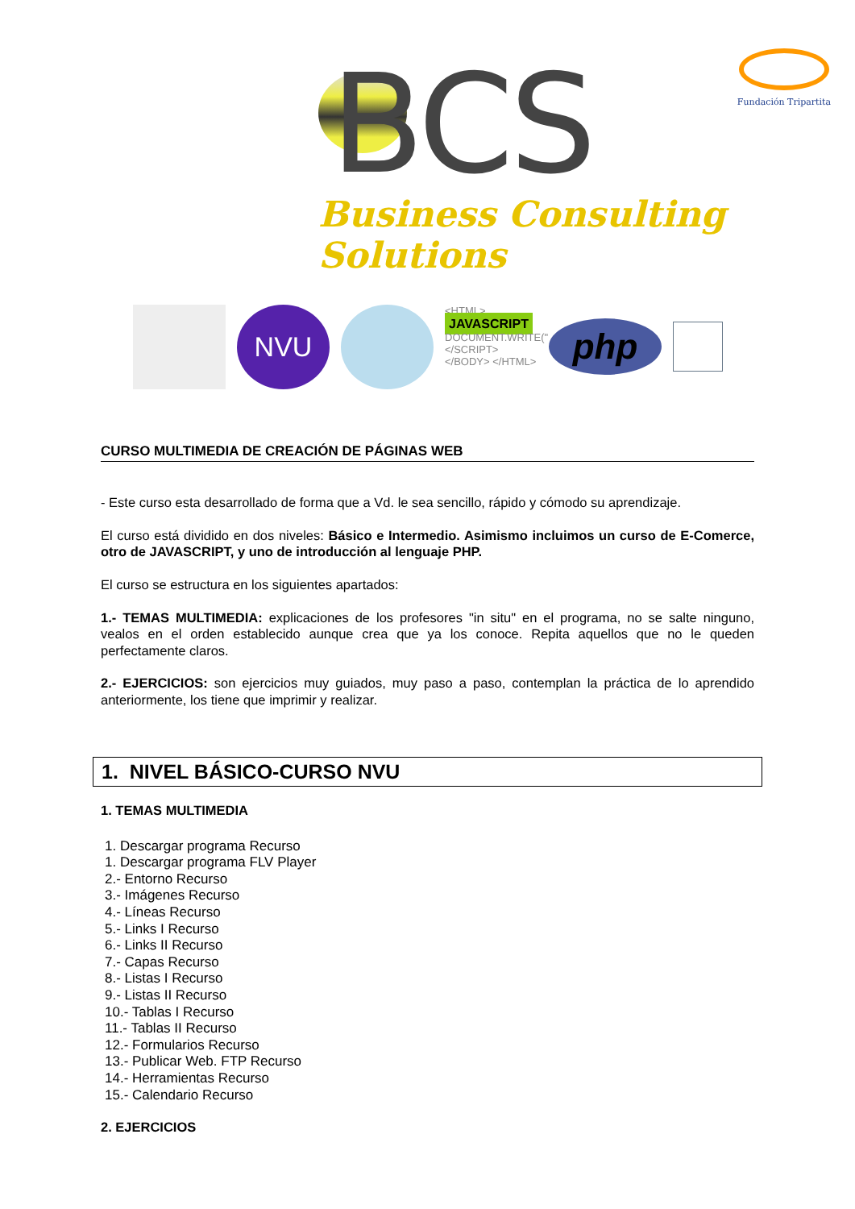BCS
Business Consulting Solutions
Fundación Tripartita
NVU
<HTML>
JAVASCRIPT
DOCUMENT.WRITE("
</SCRIPT>
</BODY> </HTML>
php
CURSO MULTIMEDIA DE CREACIÓN DE PÁGINAS WEB
- Este curso esta desarrollado de forma que a Vd. le sea sencillo, rápido y cómodo su aprendizaje.
El curso está dividido en dos niveles: Básico e Intermedio. Asimismo incluimos un curso de E-Comerce, otro de JAVASCRIPT, y uno de introducción al lenguaje PHP.
El curso se estructura en los siguientes apartados:
1.- TEMAS MULTIMEDIA: explicaciones de los profesores "in situ" en el programa, no se salte ninguno, vealos en el orden establecido aunque crea que ya los conoce. Repita aquellos que no le queden perfectamente claros.
2.- EJERCICIOS: son ejercicios muy guiados, muy paso a paso, contemplan la práctica de lo aprendido anteriormente, los tiene que imprimir y realizar.
1. NIVEL BÁSICO-CURSO NVU
1. TEMAS MULTIMEDIA
1. Descargar programa Recurso
1. Descargar programa FLV Player
2.- Entorno Recurso
3.- Imágenes Recurso
4.- Líneas Recurso
5.- Links I Recurso
6.- Links II Recurso
7.- Capas Recurso
8.- Listas I Recurso
9.- Listas II Recurso
10.- Tablas I Recurso
11.- Tablas II Recurso
12.- Formularios Recurso
13.- Publicar Web. FTP Recurso
14.- Herramientas Recurso
15.- Calendario Recurso
2. EJERCICIOS